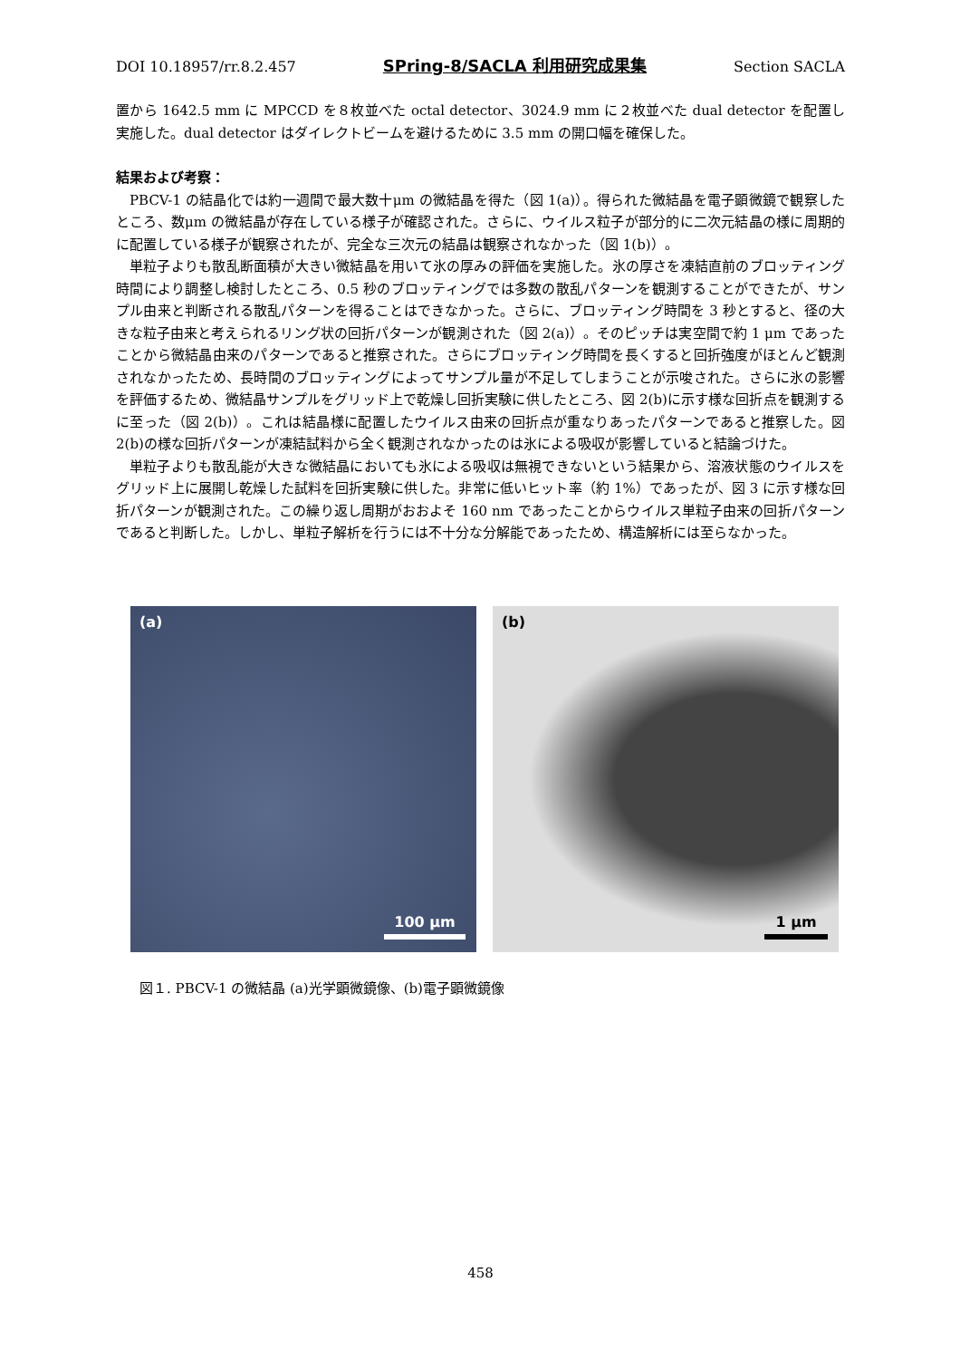DOI 10.18957/rr.8.2.457 SPring-8/SACLA 利用研究成果集 Section SACLA
置から 1642.5 mm に MPCCD を８枚並べた octal detector、3024.9 mm に２枚並べた dual detector を配置し実施した。dual detector はダイレクトビームを避けるために 3.5 mm の開口幅を確保した。
結果および考察：
PBCV-1 の結晶化では約一週間で最大数十μm の微結晶を得た（図 1(a)）。得られた微結晶を電子顕微鏡で観察したところ、数μm の微結晶が存在している様子が確認された。さらに、ウイルス粒子が部分的に二次元結晶の様に周期的に配置している様子が観察されたが、完全な三次元の結晶は観察されなかった（図 1(b)）。
単粒子よりも散乱断面積が大きい微結晶を用いて氷の厚みの評価を実施した。氷の厚さを凍結直前のブロッティング時間により調整し検討したところ、0.5 秒のブロッティングでは多数の散乱パターンを観測することができたが、サンプル由来と判断される散乱パターンを得ることはできなかった。さらに、ブロッティング時間を 3 秒とすると、径の大きな粒子由来と考えられるリング状の回折パターンが観測された（図 2(a)）。そのピッチは実空間で約 1 μm であったことから微結晶由来のパターンであると推察された。さらにブロッティング時間を長くすると回折強度がほとんど観測されなかったため、長時間のブロッティングによってサンプル量が不足してしまうことが示唆された。さらに氷の影響を評価するため、微結晶サンプルをグリッド上で乾燥し回折実験に供したところ、図 2(b)に示す様な回折点を観測するに至った（図 2(b)）。これは結晶様に配置したウイルス由来の回折点が重なりあったパターンであると推察した。図 2(b)の様な回折パターンが凍結試料から全く観測されなかったのは氷による吸収が影響していると結論づけた。
単粒子よりも散乱能が大きな微結晶においても氷による吸収は無視できないという結果から、溶液状態のウイルスをグリッド上に展開し乾燥した試料を回折実験に供した。非常に低いヒット率（約 1%）であったが、図 3 に示す様な回折パターンが観測された。この繰り返し周期がおおよそ 160 nm であったことからウイルス単粒子由来の回折パターンであると判断した。しかし、単粒子解析を行うには不十分な分解能であったため、構造解析には至らなかった。
(a)
100 μm
(b)
1 μm
図１. PBCV-1 の微結晶 (a)光学顕微鏡像、(b)電子顕微鏡像
458